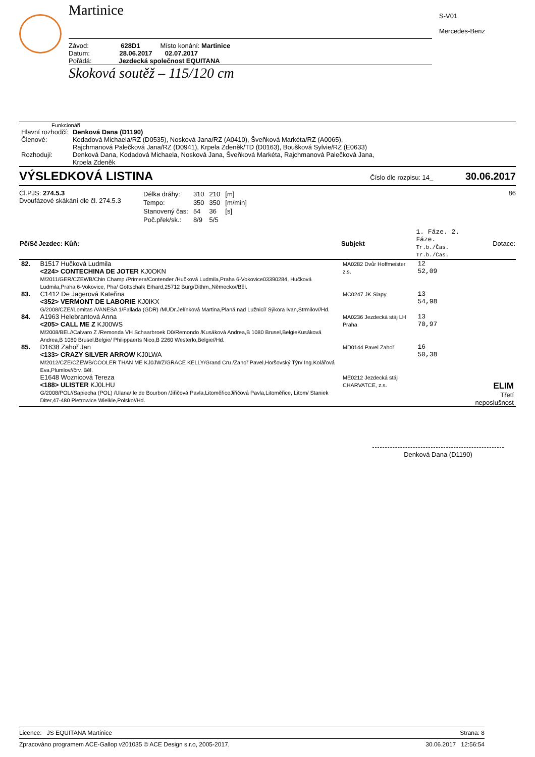Martinice
Závod: 628D1 Místo konání: Martinice
Datum: 28.06.2017 02.07.2017
Pořádá: Jezdecká společnost EQUITANA
Skoková soutěž – 115/120 cm
S-V01
Mercedes-Benz
Funkcionáři
| Hlavní rozhodčí: | Denková Dana (D1190) |
| Členové: | Kodadová Michaela/RZ (D0535), Nosková Jana/RZ (A0410), Šveňková Markéta/RZ (A0065), Rajchmanová Palečková Jana/RZ (D0941), Krpela Zdeněk/TD (D0163), Boušková Sylvie/RZ (E0633) |
| Rozhodují: | Denková Dana, Kodadová Michaela, Nosková Jana, Šveňková Markéta, Rajchmanová Palečková Jana, Krpela Zdeněk |
VÝSLEDKOVÁ LISTINA Číslo dle rozpisu: 14_ 30.06.2017
Čl.PJS: 274.5.3
Dvoufázové skákání dle čl. 274.5.3
| Délka dráhy: | 310 | 210 | [m] |
| Tempo: | 350 | 350 | [m/min] |
| Stanovený čas: | 54 | 36 | [s] |
| Poč.přek/sk.: | 8/9 | 5/5 | |
86
| Pč/Sč | Jezdec: Kůň: | Subjekt | 1. Fáze. 2. Fáze. Tr.b./Čas. Tr.b./Čas. | Dotace: |
| --- | --- | --- | --- | --- |
| 82. | B1517 Hučková Ludmila <224> CONTECHINA DE JOTER KJ0OKN M/2011/GER/CZEWB/Chin Champ /Primera/Contender /Hučková Ludmila,Praha 6-Vokovice03390284, Hučková Ludmila,Praha 6-Vokovice, Pha/ Gottschalk Erhard,25712 Burg/Dithm.,Německo//Běl. | MA0282 Dvůr Hoffmeister z.s. | 12 52,09 | |
| 83. | C1412 De Jagerová Kateřina <352> VERMONT DE LABORIE KJ0IKX G/2008/CZE//Lomitas /VANESA 1/Fallada (GDR) /MUDr.Jelínková Martina,Planá nad Lužnicí/ Sýkora Ivan,Strmilov//Hd. | MC0247 JK Slapy | 13 54,98 | |
| 84. | A1963 Helebrantová Anna <205> CALL ME Z KJ00WS M/2008/BEL//Calvaro Z /Remonda VH Schaarbroek D0/Remondo /Kusáková Andrea,B 1080 Brusel,BelgieKusáková Andrea,B 1080 Brusel,Belgie/ Philippaerts Nico,B 2260 Westerlo,Belgie//Hd. | MA0236 Jezdecká stáj LH Praha | 13 70,97 | |
| 85. | D1638 Zahoř Jan <133> CRAZY SILVER ARROW KJ0LWA M/2012/CZE/CZEWB/COOLER THAN ME KJ0JWZ/GRACE KELLY/Grand Cru /Zahoř Pavel,Horšovský Týn/ Ing.Kolářová Eva,Plumlov//črv. Běl. | MD0144 Pavel Zahoř | 16 50,38 | |
| | E1648 Woznicová Tereza <188> ULISTER KJ0LHU G/2008/POL//Sapiecha (POL) /Ulana/Ile de Bourbon /Jiřičová Pavla,LitoměřiceJiřičová Pavla,Litoměřice, Litom/ Staniek Diter,47-480 Pietrowice Wielkie,Polsko//Hd. | ME0212 Jezdecká stáj CHARVATCE, z.s. | | ELIM Třetí neposlušnost |
Denková Dana (D1190)
Licence: JS EQUITANA Martinice Strana: 8
Zpracováno programem ACE-Gallop v201035 © ACE Design s.r.o, 2005-2017, 30.06.2017 12:56:54